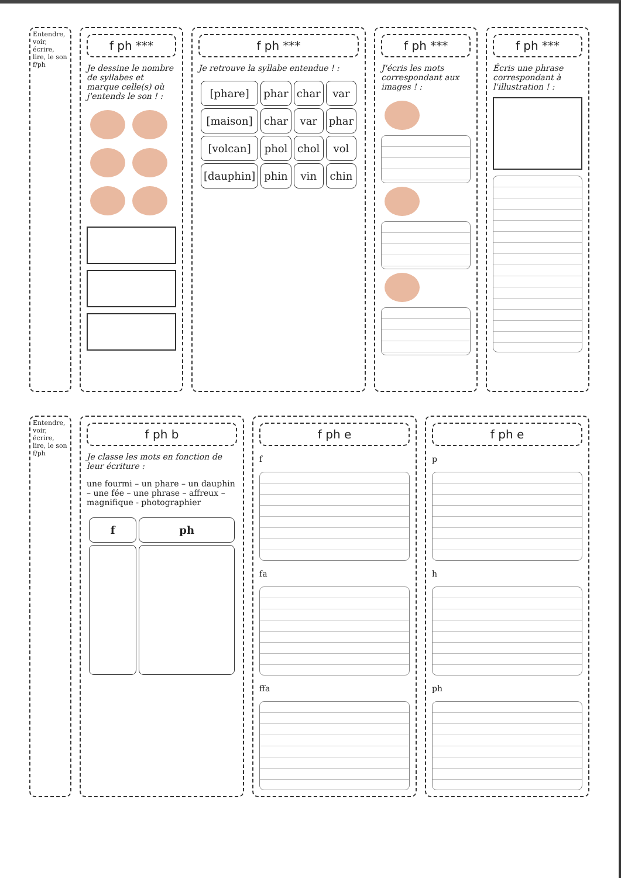Entendre, voir, écrire, lire, le son f/ph
f ph ***
Je dessine le nombre de syllabes et marque celle(s) où j'entends le son ! :
f ph ***
Je retrouve la syllabe entendue ! :
| [phare] | phar | char | var |
| [maison] | char | var | phar |
| [volcan] | phol | chol | vol |
| [dauphin] | phin | vin | chin |
f ph ***
J'écris les mots correspondant aux images ! :
f ph ***
Écris une phrase correspondant à l'illustration ! :
Entendre, voir, écrire, lire, le son f/ph
f ph b
Je classe les mots en fonction de leur écriture :
une fourmi – un phare – un dauphin – une fée – une phrase – affreux – magnifique - photographier
| f | ph |
| --- | --- |
f ph e
f
fa
ffa
f ph e
p
h
ph